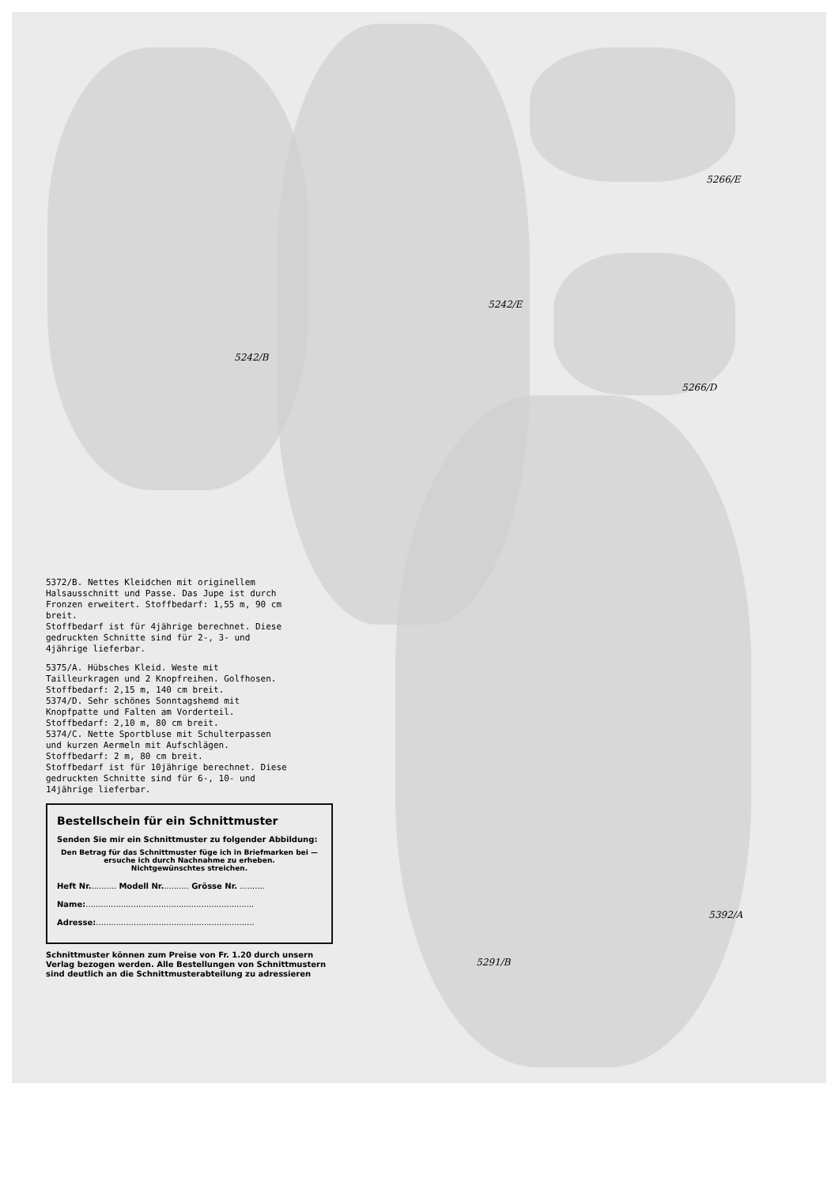5242/B
5242/E
5266/E
5266/D
5291/B
5392/A
5372/B. Nettes Kleidchen mit originellem Halsausschnitt und Passe. Das Jupe ist durch Fronzen erweitert. Stoffbedarf: 1,55 m, 90 cm breit.
Stoffbedarf ist für 4jährige berechnet. Diese gedruckten Schnitte sind für 2-, 3- und 4jährige lieferbar.
5375/A. Hübsches Kleid. Weste mit Tailleurkragen und 2 Knopfreihen. Golfhosen. Stoffbedarf: 2,15 m, 140 cm breit.
5374/D. Sehr schönes Sonntagshemd mit Knopfpatte und Falten am Vorderteil. Stoffbedarf: 2,10 m, 80 cm breit.
5374/C. Nette Sportbluse mit Schulterpassen und kurzen Aermeln mit Aufschlägen. Stoffbedarf: 2 m, 80 cm breit.
Stoffbedarf ist für 10jährige berechnet. Diese gedruckten Schnitte sind für 6-, 10- und 14jährige lieferbar.
Bestellschein für ein Schnittmuster
Senden Sie mir ein Schnittmuster zu folgender Abbildung:
Den Betrag für das Schnittmuster füge ich in Briefmarken bei — ersuche ich durch Nachnahme zu erheben.
Nichtgewünschtes streichen.
Heft Nr........... Modell Nr........... Grösse Nr. ..........
Name:...................................................................
Adresse:...............................................................
Schnittmuster können zum Preise von Fr. 1.20 durch unsern Verlag bezogen werden. Alle Bestellungen von Schnittmustern sind deutlich an die Schnittmusterabteilung zu adressieren